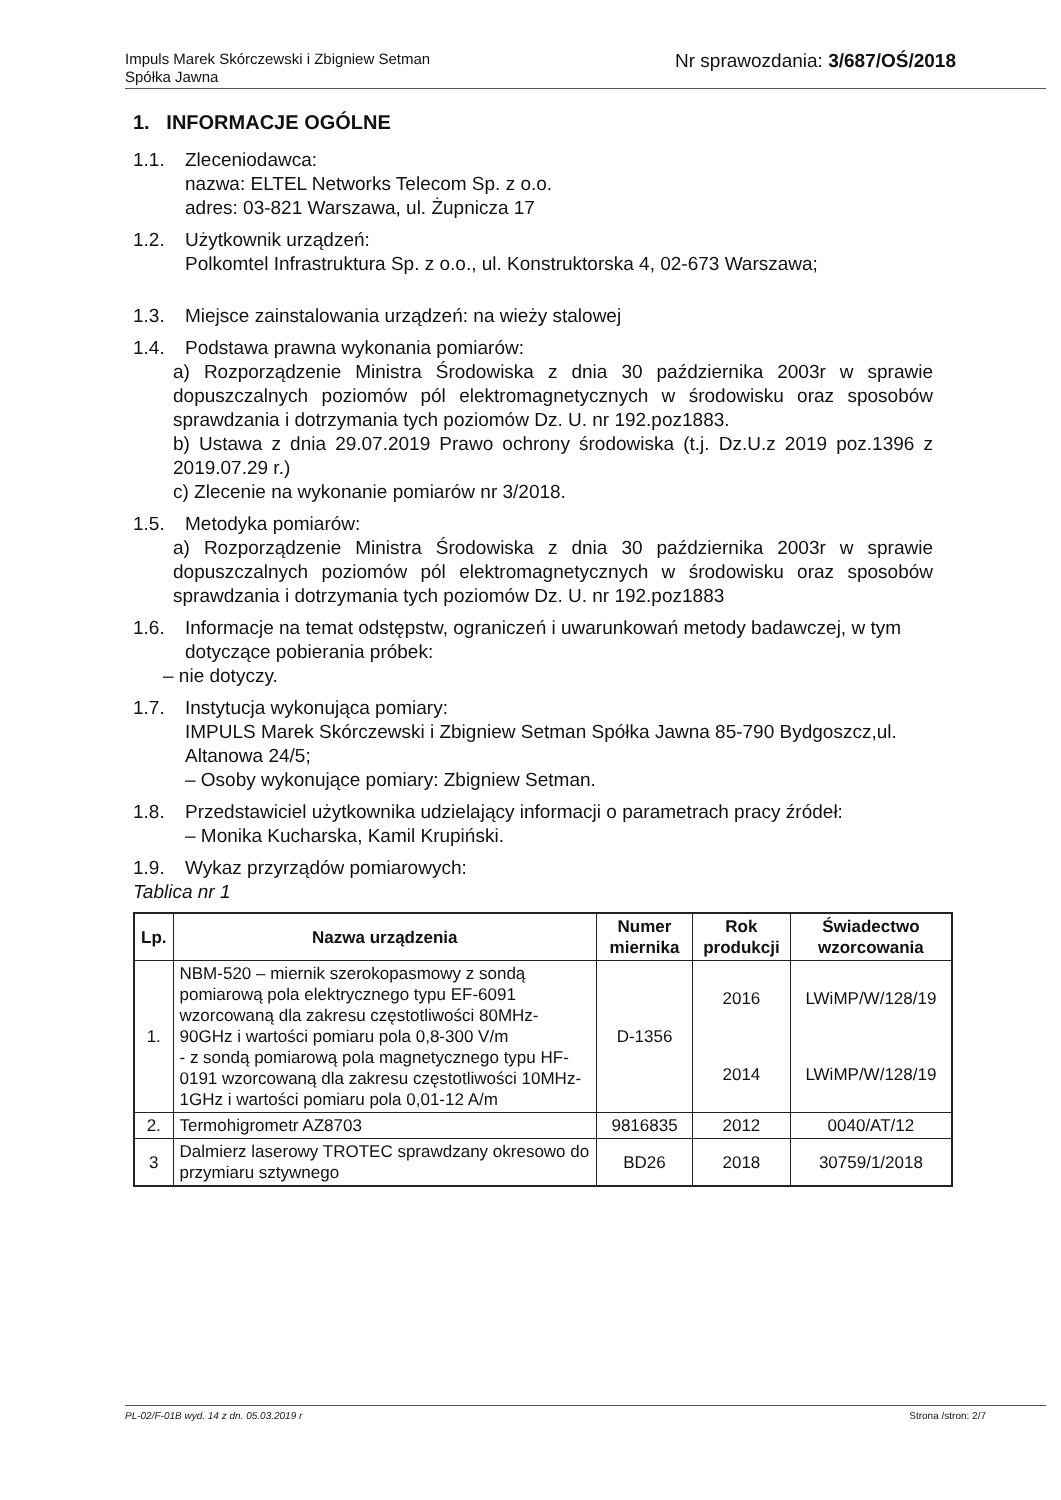Impuls Marek Skórczewski i Zbigniew Setman
Spółka Jawna
Nr sprawozdania: 3/687/OŚ/2018
1. INFORMACJE OGÓLNE
1.1. Zleceniodawca:
nazwa: ELTEL Networks Telecom Sp. z o.o.
adres: 03-821 Warszawa, ul. Żupnicza 17
1.2. Użytkownik urządzeń:
Polkomtel Infrastruktura Sp. z o.o., ul. Konstruktorska 4, 02-673 Warszawa;
1.3. Miejsce zainstalowania urządzeń: na wieży stalowej
1.4. Podstawa prawna wykonania pomiarów:
a) Rozporządzenie Ministra Środowiska z dnia 30 października 2003r w sprawie dopuszczalnych poziomów pól elektromagnetycznych w środowisku oraz sposobów sprawdzania i dotrzymania tych poziomów Dz. U. nr 192.poz1883.
b) Ustawa z dnia 29.07.2019 Prawo ochrony środowiska (t.j. Dz.U.z 2019 poz.1396 z 2019.07.29 r.)
c) Zlecenie na wykonanie pomiarów nr 3/2018.
1.5. Metodyka pomiarów:
a) Rozporządzenie Ministra Środowiska z dnia 30 października 2003r w sprawie dopuszczalnych poziomów pól elektromagnetycznych w środowisku oraz sposobów sprawdzania i dotrzymania tych poziomów Dz. U. nr 192.poz1883
1.6. Informacje na temat odstępstw, ograniczeń i uwarunkowań metody badawczej, w tym dotyczące pobierania próbek:
– nie dotyczy.
1.7. Instytucja wykonująca pomiary:
IMPULS Marek Skórczewski i Zbigniew Setman Spółka Jawna 85-790 Bydgoszcz,ul. Altanowa 24/5;
– Osoby wykonujące pomiary: Zbigniew Setman.
1.8. Przedstawiciel użytkownika udzielający informacji o parametrach pracy źródeł:
– Monika Kucharska, Kamil Krupiński.
1.9. Wykaz przyrządów pomiarowych:
Tablica nr 1
| Lp. | Nazwa urządzenia | Numer miernika | Rok produkcji | Świadectwo wzorcowania |
| --- | --- | --- | --- | --- |
| 1. | NBM-520 – miernik szerokopasmowy z sondą pomiarową pola elektrycznego typu EF-6091 wzorcowaną dla zakresu częstotliwości 80MHz-90GHz i wartości pomiaru pola 0,8-300 V/m - z sondą pomiarową pola magnetycznego typu HF-0191 wzorcowaną dla zakresu częstotliwości 10MHz-1GHz i wartości pomiaru pola 0,01-12 A/m | D-1356 | 2016 | LWiMP/W/128/19 |
| | | | 2014 | LWiMP/W/128/19 |
| 2. | Termohigrometr AZ8703 | 9816835 | 2012 | 0040/AT/12 |
| 3 | Dalmierz laserowy TROTEC sprawdzany okresowo do przymiaru sztywnego | BD26 | 2018 | 30759/1/2018 |
PL-02/F-01B wyd. 14 z dn. 05.03.2019 r Strona /stron: 2/7